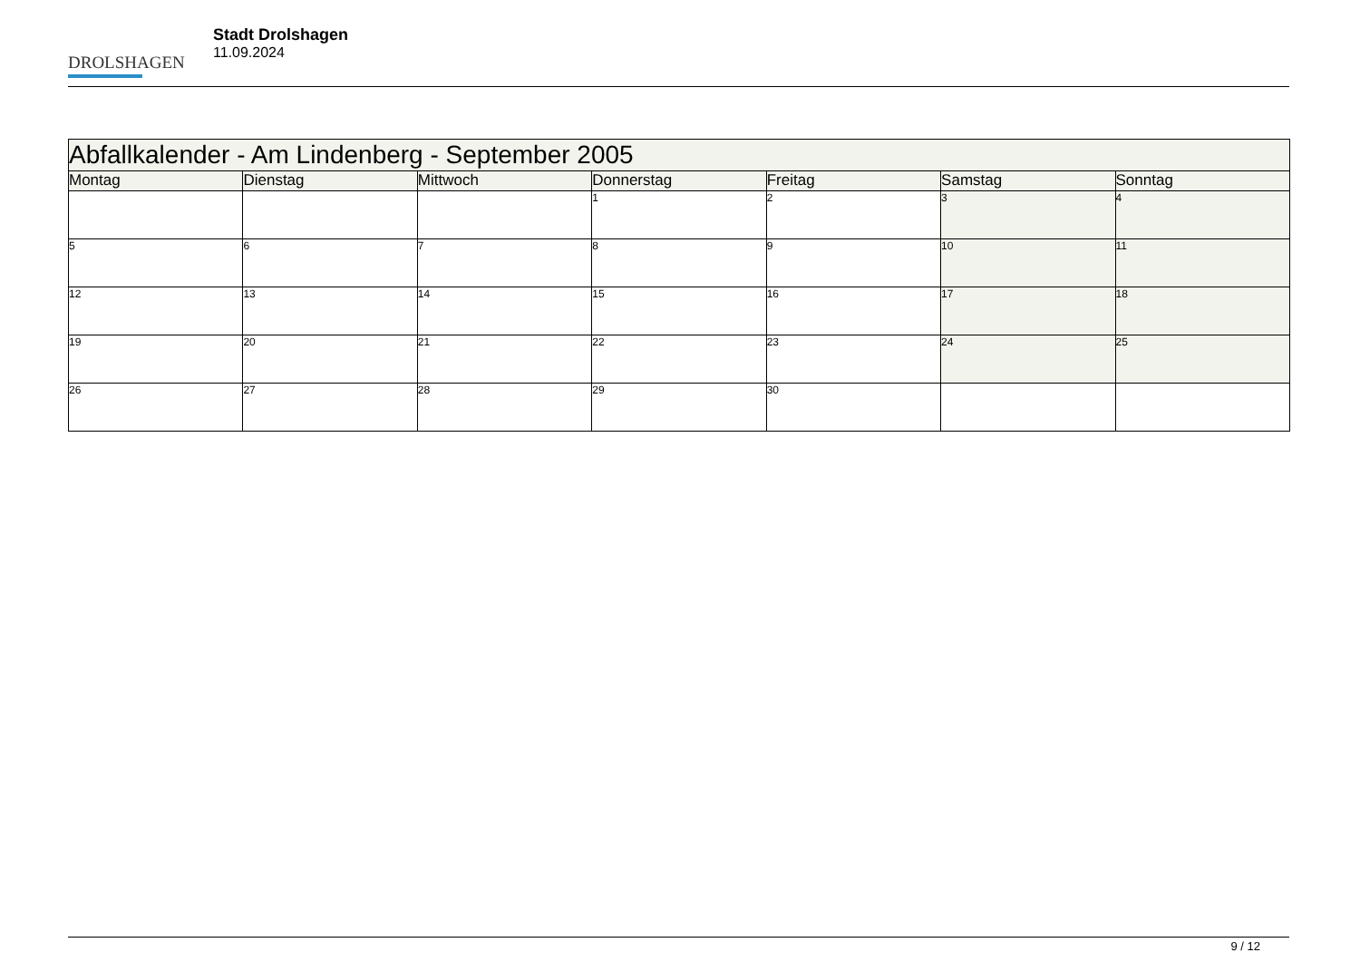DROLSHAGEN
Stadt Drolshagen
11.09.2024
| Abfallkalender - Am Lindenberg - September 2005 | | | | | | |
| --- | --- | --- | --- | --- | --- | --- |
| Montag | Dienstag | Mittwoch | Donnerstag | Freitag | Samstag | Sonntag |
| | | | 1 | 2 | 3 | 4 |
| 5 | 6 | 7 | 8 | 9 | 10 | 11 |
| 12 | 13 | 14 | 15 | 16 | 17 | 18 |
| 19 | 20 | 21 | 22 | 23 | 24 | 25 |
| 26 | 27 | 28 | 29 | 30 | | |
9 / 12